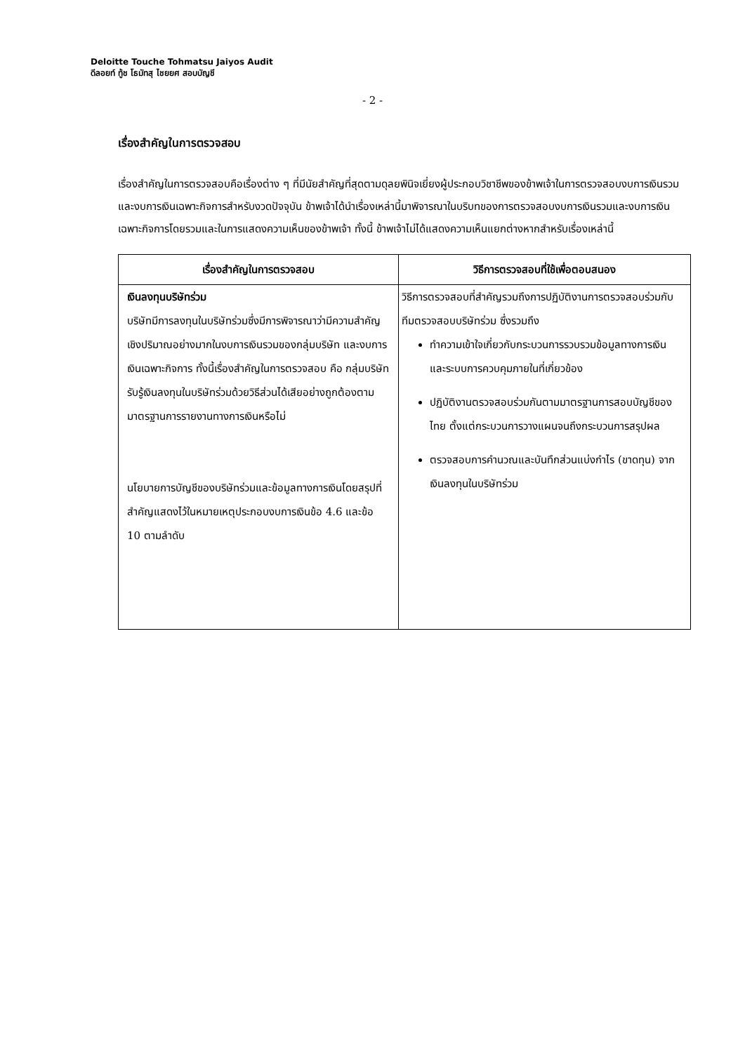Deloitte Touche Tohmatsu Jaiyos Audit
ดีลอยท์ ทู้ช โธมัทสุ ไชยยศ สอบบัญชี
- 2 -
เรื่องสำคัญในการตรวจสอบ
เรื่องสำคัญในการตรวจสอบคือเรื่องต่าง ๆ ที่มีนัยสำคัญที่สุดตามดุลยพินิจเยี่ยงผู้ประกอบวิชาชีพของข้าพเจ้าในการตรวจสอบงบการเงินรวมและงบการเงินเฉพาะกิจการสำหรับงวดปัจจุบัน ข้าพเจ้าได้นำเรื่องเหล่านี้มาพิจารณาในบริบทของการตรวจสอบงบการเงินรวมและงบการเงินเฉพาะกิจการโดยรวมและในการแสดงความเห็นของข้าพเจ้า ทั้งนี้ ข้าพเจ้าไม่ได้แสดงความเห็นแยกต่างหากสำหรับเรื่องเหล่านี้
| เรื่องสำคัญในการตรวจสอบ | วิธีการตรวจสอบที่ใช้เพื่อตอบสนอง |
| --- | --- |
| เงินลงทุนบริษัทร่วม บริษัทมีการลงทุนในบริษัทร่วมซึ่งมีการพิจารณาว่ามีความสำคัญเชิงปริมาณอย่างมากในงบการเงินรวมของกลุ่มบริษัท และงบการเงินเฉพาะกิจการ ทั้งนี้เรื่องสำคัญในการตรวจสอบ คือ กลุ่มบริษัทรับรู้เงินลงทุนในบริษัทร่วมด้วยวิธีส่วนได้เสียอย่างถูกต้องตามมาตรฐานการรายงานทางการเงินหรือไม่ นโยบายการบัญชีของบริษัทร่วมและข้อมูลทางการเงินโดยสรุปที่สำคัญแสดงไว้ในหมายเหตุประกอบงบการเงินข้อ 4.6 และข้อ 10 ตามลำดับ | วิธีการตรวจสอบที่สำคัญรวมถึงการปฏิบัติงานการตรวจสอบร่วมกับทีมตรวจสอบบริษัทร่วม ซึ่งรวมถึง ทำความเข้าใจเกี่ยวกับกระบวนการรวบรวมข้อมูลทางการเงินและระบบการควบคุมภายในที่เกี่ยวข้อง ปฏิบัติงานตรวจสอบร่วมกันตามมาตรฐานการสอบบัญชีของไทย ตั้งแต่กระบวนการวางแผนจนถึงกระบวนการสรุปผล ตรวจสอบการคำนวณและบันทึกส่วนแบ่งกำไร (ขาดทุน) จากเงินลงทุนในบริษัทร่วม |